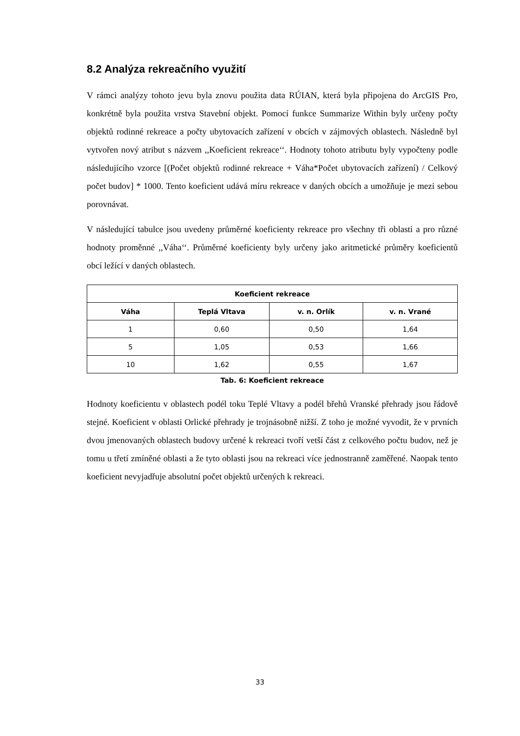8.2 Analýza rekreačního využití
V rámci analýzy tohoto jevu byla znovu použita data RÚIAN, která byla připojena do ArcGIS Pro, konkrétně byla použita vrstva Stavební objekt. Pomocí funkce Summarize Within byly určeny počty objektů rodinné rekreace a počty ubytovacích zařízení v obcích v zájmových oblastech. Následně byl vytvořen nový atribut s názvem ,,Koeficient rekreace‘‘. Hodnoty tohoto atributu byly vypočteny podle následujícího vzorce [(Počet objektů rodinné rekreace + Váha*Počet ubytovacích zařízení) / Celkový počet budov] * 1000. Tento koeficient udává míru rekreace v daných obcích a umožňuje je mezi sebou porovnávat.
V následující tabulce jsou uvedeny průměrné koeficienty rekreace pro všechny tři oblasti a pro různé hodnoty proměnné ,,Váha‘‘. Průměrné koeficienty byly určeny jako aritmetické průměry koeficientů obcí ležící v daných oblastech.
| Koeficient rekreace | | | |
| --- | --- | --- | --- |
| Váha | Teplá Vltava | v. n. Orlík | v. n. Vrané |
| 1 | 0,60 | 0,50 | 1,64 |
| 5 | 1,05 | 0,53 | 1,66 |
| 10 | 1,62 | 0,55 | 1,67 |
Tab. 6: Koeficient rekreace
Hodnoty koeficientu v oblastech podél toku Teplé Vltavy a podél břehů Vranské přehrady jsou řádově stejné. Koeficient v oblasti Orlické přehrady je trojnásobně nižší. Z toho je možné vyvodit, že v prvních dvou jmenovaných oblastech budovy určené k rekreaci tvoří vetší část z celkového počtu budov, než je tomu u třetí zmíněné oblasti a že tyto oblasti jsou na rekreaci více jednostranně zaměřené. Naopak tento koeficient nevyjadřuje absolutní počet objektů určených k rekreaci.
33